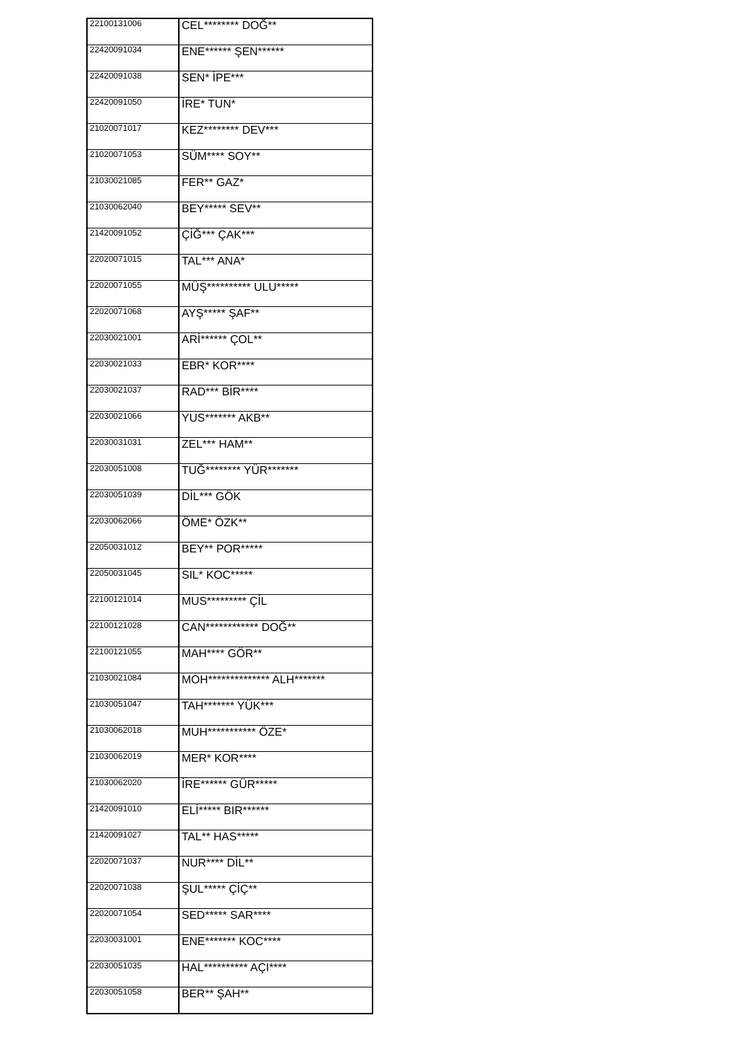| 22100131006 | CEL******** DOĞ** |
| 22420091034 | ENE****** ŞEN****** |
| 22420091038 | SEN* İPE*** |
| 22420091050 | İRE* TUN* |
| 21020071017 | KEZ******** DEV*** |
| 21020071053 | SÜM**** SOY** |
| 21030021085 | FER** GAZ* |
| 21030062040 | BEY***** SEV** |
| 21420091052 | ÇİĞ*** ÇAK*** |
| 22020071015 | TAL*** ANA* |
| 22020071055 | MÜŞ********** ULU***** |
| 22020071068 | AYŞ***** ŞAF** |
| 22030021001 | ARİ****** ÇOL** |
| 22030021033 | EBR* KOR**** |
| 22030021037 | RAD*** BİR**** |
| 22030021066 | YUS******* AKB** |
| 22030031031 | ZEL*** HAM** |
| 22030051008 | TUĞ******** YÜR******* |
| 22030051039 | DİL*** GÖK |
| 22030062066 | ÖME* ÖZK** |
| 22050031012 | BEY** POR***** |
| 22050031045 | SIL* KOC***** |
| 22100121014 | MUS********* ÇİL |
| 22100121028 | CAN************ DOĞ** |
| 22100121055 | MAH**** GÖR** |
| 21030021084 | MOH************** ALH******* |
| 21030051047 | TAH******* YÜK*** |
| 21030062018 | MUH*********** ÖZE* |
| 21030062019 | MER* KOR**** |
| 21030062020 | İRE****** GÜR***** |
| 21420091010 | ELİ***** BIR****** |
| 21420091027 | TAL** HAS***** |
| 22020071037 | NUR**** DİL** |
| 22020071038 | ŞUL***** ÇİÇ** |
| 22020071054 | SED***** SAR**** |
| 22030031001 | ENE******* KOC**** |
| 22030051035 | HAL********** AÇI**** |
| 22030051058 | BER** ŞAH** |